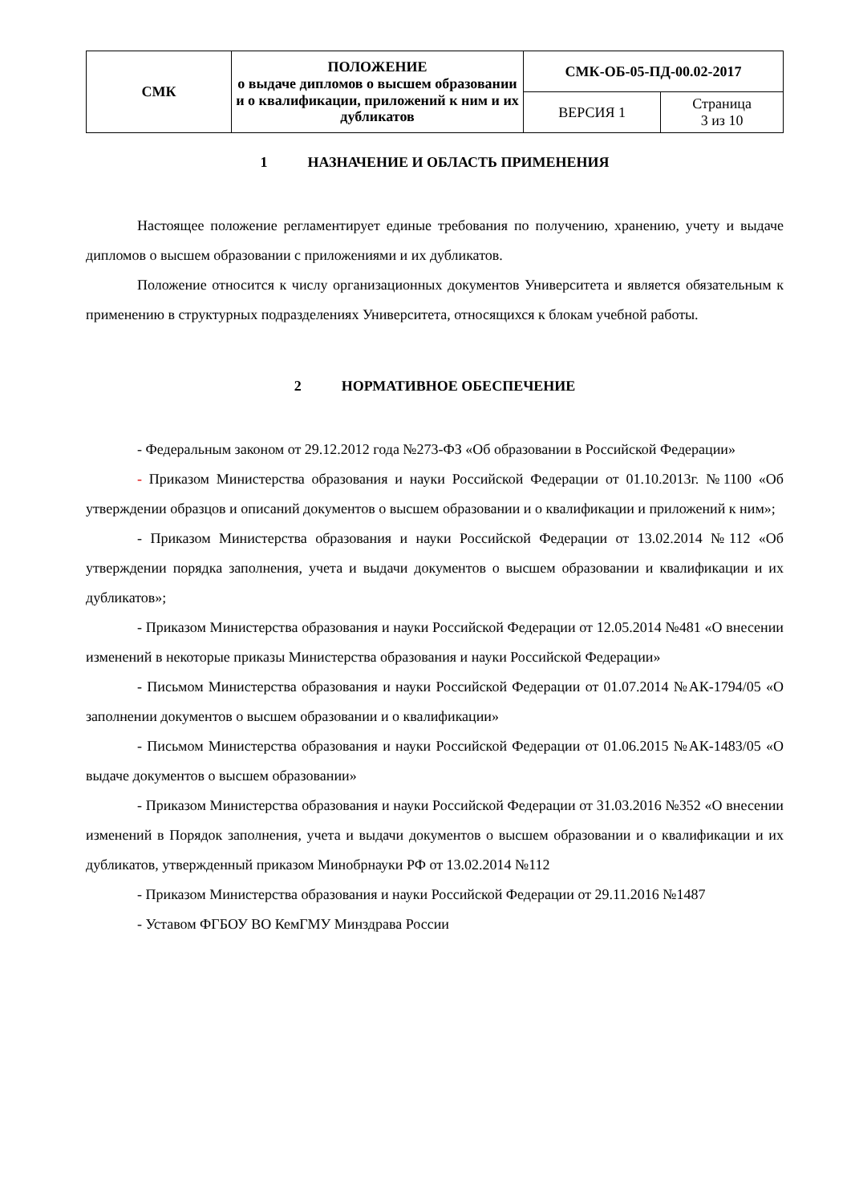| СМК | ПОЛОЖЕНИЕ о выдаче дипломов о высшем образовании и о квалификации, приложений к ним и их дубликатов | СМК-ОБ-05-ПД-00.02-2017 | |
| | | ВЕРСИЯ 1 | Страница 3 из 10 |
1 НАЗНАЧЕНИЕ И ОБЛАСТЬ ПРИМЕНЕНИЯ
Настоящее положение регламентирует единые требования по получению, хранению, учету и выдаче дипломов о высшем образовании с приложениями и их дубликатов.
Положение относится к числу организационных документов Университета и является обязательным к применению в структурных подразделениях Университета, относящихся к блокам учебной работы.
2 НОРМАТИВНОЕ ОБЕСПЕЧЕНИЕ
- Федеральным законом от 29.12.2012 года №273-ФЗ «Об образовании в Российской Федерации»
- Приказом Министерства образования и науки Российской Федерации от 01.10.2013г. №1100 «Об утверждении образцов и описаний документов о высшем образовании и о квалификации и приложений к ним»;
- Приказом Министерства образования и науки Российской Федерации от 13.02.2014 №112 «Об утверждении порядка заполнения, учета и выдачи документов о высшем образовании и квалификации и их дубликатов»;
- Приказом Министерства образования и науки Российской Федерации от 12.05.2014 №481 «О внесении изменений в некоторые приказы Министерства образования и науки Российской Федерации»
- Письмом Министерства образования и науки Российской Федерации от 01.07.2014 №АК-1794/05 «О заполнении документов о высшем образовании и о квалификации»
- Письмом Министерства образования и науки Российской Федерации от 01.06.2015 №АК-1483/05 «О выдаче документов о высшем образовании»
- Приказом Министерства образования и науки Российской Федерации от 31.03.2016 №352 «О внесении изменений в Порядок заполнения, учета и выдачи документов о высшем образовании и о квалификации и их дубликатов, утвержденный приказом Минобрнауки РФ от 13.02.2014 №112
- Приказом Министерства образования и науки Российской Федерации от 29.11.2016 №1487
- Уставом ФГБОУ ВО КемГМУ Минздрава России